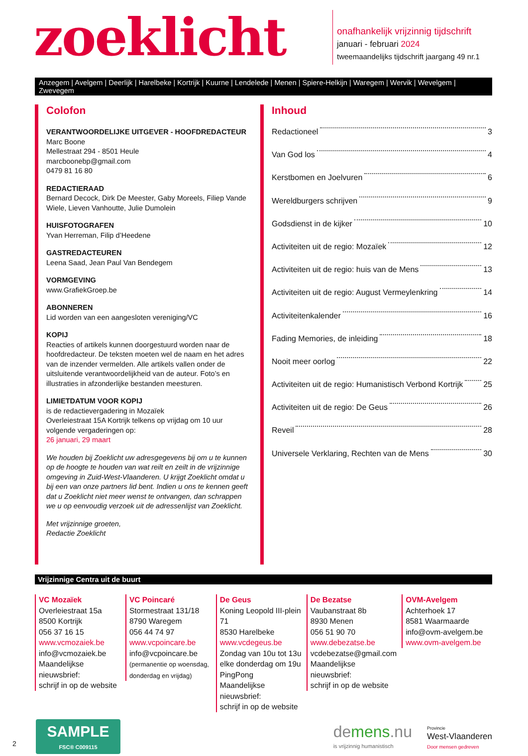zoeklicht
onafhankelijk vrijzinnig tijdschrift
januari - februari 2024
tweemaandelijks tijdschrift jaargang 49 nr.1
Anzegem | Avelgem | Deerlijk | Harelbeke | Kortrijk | Kuurne | Lendelede | Menen | Spiere-Helkijn | Waregem | Wervik | Wevelgem | Zwevegem
Colofon
VERANTWOORDELIJKE UITGEVER - HOOFDREDACTEUR
Marc Boone
Mellestraat 294 - 8501 Heule
marcboonebp@gmail.com
0479 81 16 80
REDACTIERAAD
Bernard Decock, Dirk De Meester, Gaby Moreels, Filiep Vande Wiele, Lieven Vanhoutte, Julie Dumolein
HUISFOTOGRAFEN
Yvan Herreman, Filip d’Heedene
GASTREDACTEUREN
Leena Saad, Jean Paul Van Bendegem
VORMGEVING
www.GrafiekGroep.be
ABONNEREN
Lid worden van een aangesloten vereniging/VC
KOPIJ
Reacties of artikels kunnen doorgestuurd worden naar de hoofdredacteur. De teksten moeten wel de naam en het adres van de inzender vermelden. Alle artikels vallen onder de uitsluitende verantwoordelijkheid van de auteur. Foto’s en illustraties in afzonderlijke bestanden meesturen.
LIMIETDATUM VOOR KOPIJ
is de redactievergadering in Mozaïek
Overleiestraat 15A Kortrijk telkens op vrijdag om 10 uur
volgende vergaderingen op:
26 januari, 29 maart
We houden bij Zoeklicht uw adresgegevens bij om u te kunnen op de hoogte te houden van wat reilt en zeilt in de vrijzinnige omgeving in Zuid-West-Vlaanderen. U krijgt Zoeklicht omdat u bij een van onze partners lid bent. Indien u ons te kennen geeft dat u Zoeklicht niet meer wenst te ontvangen, dan schrappen we u op eenvoudig verzoek uit de adressenlijst van Zoeklicht.
Met vrijzinnige groeten,
Redactie Zoeklicht
Inhoud
Redactioneel 3
Van God los 4
Kerstbomen en Joelvuren 6
Wereldburgers schrijven 9
Godsdienst in de kijker 10
Activiteiten uit de regio: Mozaïek 12
Activiteiten uit de regio: huis van de Mens 13
Activiteiten uit de regio: August Vermeylenkring 14
Activiteitenkalender 16
Fading Memories, de inleiding 18
Nooit meer oorlog 22
Activiteiten uit de regio: Humanistisch Verbond Kortrijk 25
Activiteiten uit de regio: De Geus 26
Reveil 28
Universele Verklaring, Rechten van de Mens 30
Vrijzinnige Centra uit de buurt
VC Mozaïek
Overleiestraat 15a
8500 Kortrijk
056 37 16 15
www.vcmozaiek.be
info@vcmozaiek.be
Maandelijkse nieuwsbrief:
schrijf in op de website
VC Poincaré
Stormestraat 131/18
8790 Waregem
056 44 74 97
www.vcpoincare.be
info@vcpoincare.be
(permanentie op woensdag, donderdag en vrijdag)
De Geus
Koning Leopold III-plein 71
8530 Harelbeke
www.vcdegeus.be
Zondag van 10u tot 13u
elke donderdag om 19u
PingPong
Maandelijkse nieuwsbrief:
schrijf in op de website
De Bezatse
Vaubanstraat 8b
8930 Menen
056 51 90 70
www.debezatse.be
vcdebezatse@gmail.com
Maandelijkse nieuwsbrief:
schrijf in op de website
OVM-Avelgem
Achterhoek 17
8581 Waarmaarde
info@ovm-avelgem.be
www.ovm-avelgem.be
SAMPLE
FSC® C009115
de mens.nu
is vrijzinnig humanistisch
Provincie
West-Vlaanderen
Door mensen gedreven
2